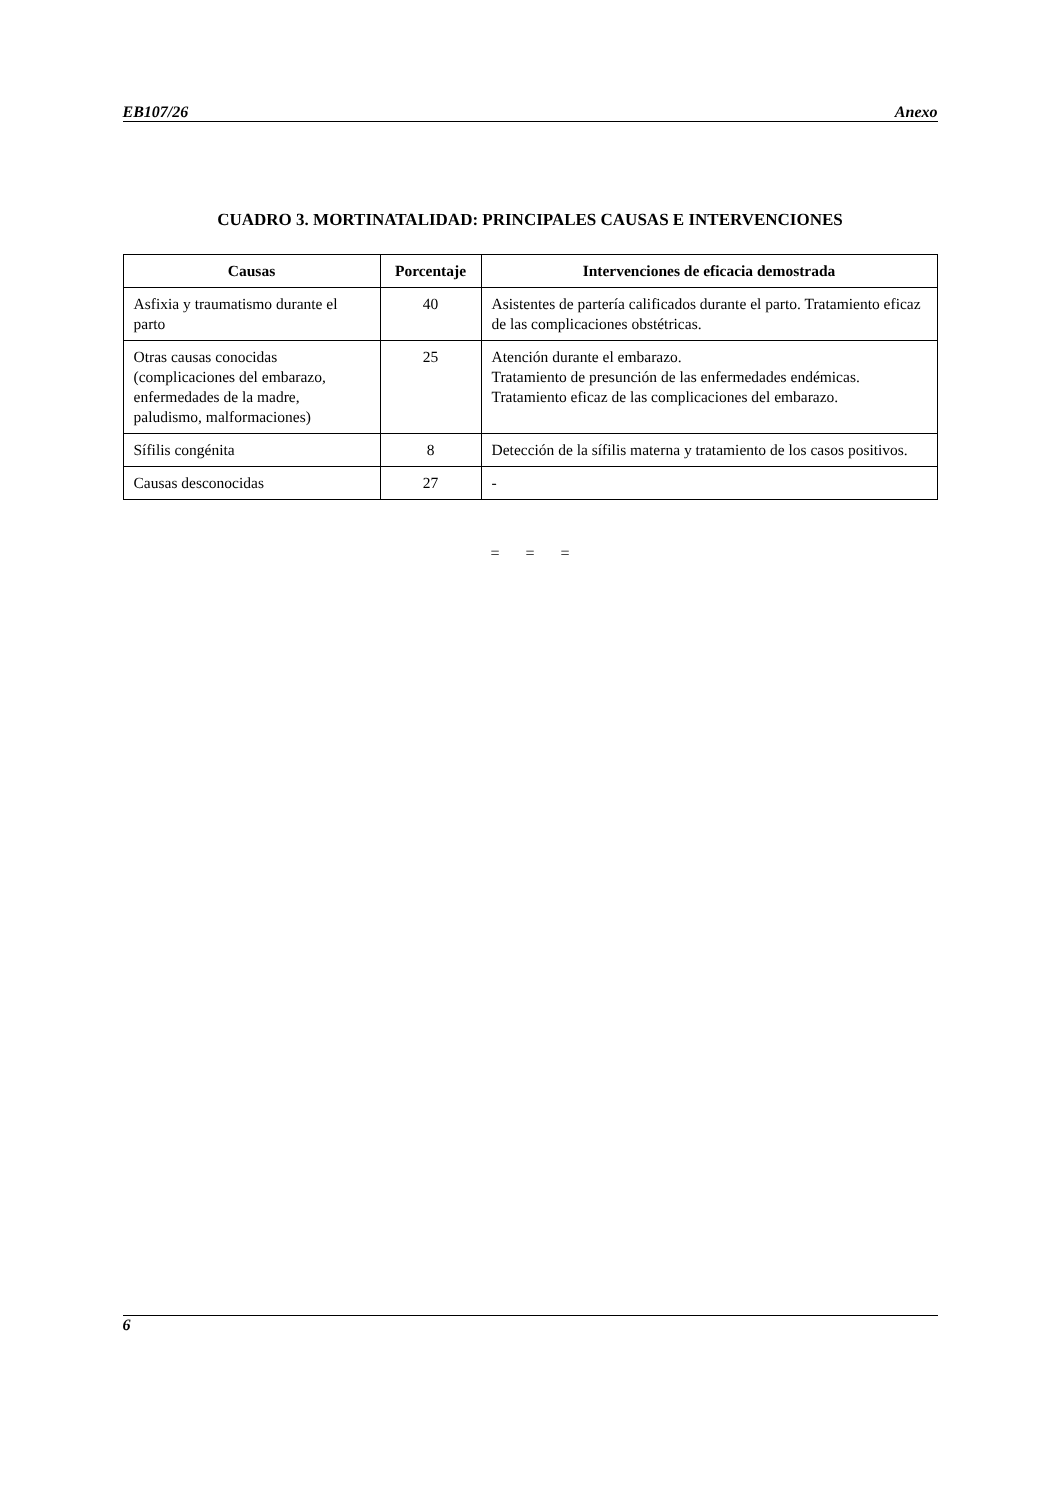EB107/26 Anexo
CUADRO 3. MORTINATALIDAD: PRINCIPALES CAUSAS E INTERVENCIONES
| Causas | Porcentaje | Intervenciones de eficacia demostrada |
| --- | --- | --- |
| Asfixia y traumatismo durante el parto | 40 | Asistentes de partería calificados durante el parto. Tratamiento eficaz de las complicaciones obstétricas. |
| Otras causas conocidas (complicaciones del embarazo, enfermedades de la madre, paludismo, malformaciones) | 25 | Atención durante el embarazo. Tratamiento de presunción de las enfermedades endémicas. Tratamiento eficaz de las complicaciones del embarazo. |
| Sífilis congénita | 8 | Detección de la sífilis materna y tratamiento de los casos positivos. |
| Causas desconocidas | 27 | - |
= = =
6